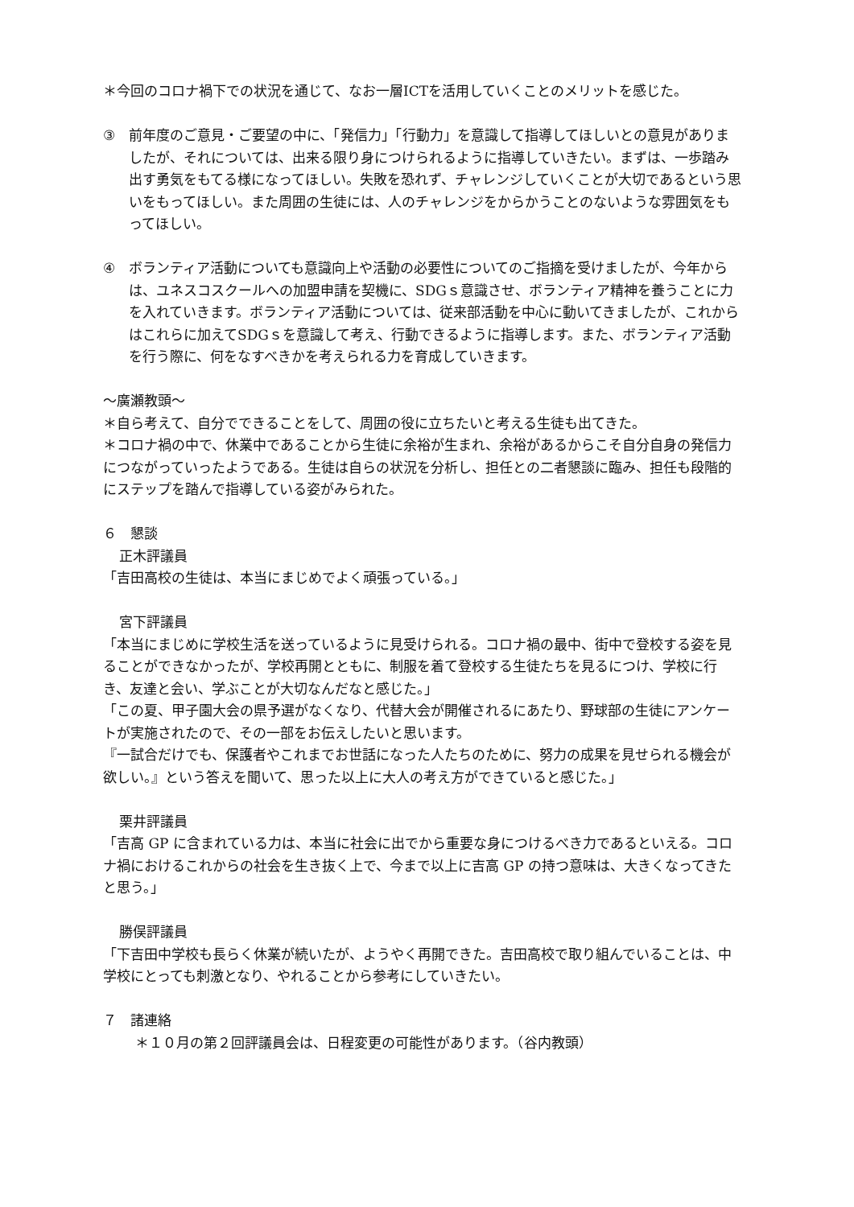＊今回のコロナ禍下での状況を通じて、なお一層ICTを活用していくことのメリットを感じた。
③ 前年度のご意見・ご要望の中に、「発信力」「行動力」を意識して指導してほしいとの意見がありましたが、それについては、出来る限り身につけられるように指導していきたい。まずは、一歩踏み出す勇気をもてる様になってほしい。失敗を恐れず、チャレンジしていくことが大切であるという思いをもってほしい。また周囲の生徒には、人のチャレンジをからかうことのないような雰囲気をもってほしい。
④ ボランティア活動についても意識向上や活動の必要性についてのご指摘を受けましたが、今年からは、ユネスコスクールへの加盟申請を契機に、SDGｓ意識させ、ボランティア精神を養うことに力を入れていきます。ボランティア活動については、従来部活動を中心に動いてきましたが、これからはこれらに加えてSDGｓを意識して考え、行動できるように指導します。また、ボランティア活動を行う際に、何をなすべきかを考えられる力を育成していきます。
～廣瀬教頭～
＊自ら考えて、自分でできることをして、周囲の役に立ちたいと考える生徒も出てきた。
＊コロナ禍の中で、休業中であることから生徒に余裕が生まれ、余裕があるからこそ自分自身の発信力につながっていったようである。生徒は自らの状況を分析し、担任との二者懇談に臨み、担任も段階的にステップを踏んで指導している姿がみられた。
６　懇談
正木評議員
「吉田高校の生徒は、本当にまじめでよく頑張っている。」
宮下評議員
「本当にまじめに学校生活を送っているように見受けられる。コロナ禍の最中、街中で登校する姿を見ることができなかったが、学校再開とともに、制服を着て登校する生徒たちを見るにつけ、学校に行き、友達と会い、学ぶことが大切なんだなと感じた。」
「この夏、甲子園大会の県予選がなくなり、代替大会が開催されるにあたり、野球部の生徒にアンケートが実施されたので、その一部をお伝えしたいと思います。
『一試合だけでも、保護者やこれまでお世話になった人たちのために、努力の成果を見せられる機会が欲しい。』という答えを聞いて、思った以上に大人の考え方ができていると感じた。」
栗井評議員
「吉高 GP に含まれている力は、本当に社会に出でから重要な身につけるべき力であるといえる。コロナ禍におけるこれからの社会を生き抜く上で、今まで以上に吉高 GP の持つ意味は、大きくなってきたと思う。」
勝俣評議員
「下吉田中学校も長らく休業が続いたが、ようやく再開できた。吉田高校で取り組んでいることは、中学校にとっても刺激となり、やれることから参考にしていきたい。
７　諸連絡
＊１０月の第２回評議員会は、日程変更の可能性があります。（谷内教頭）